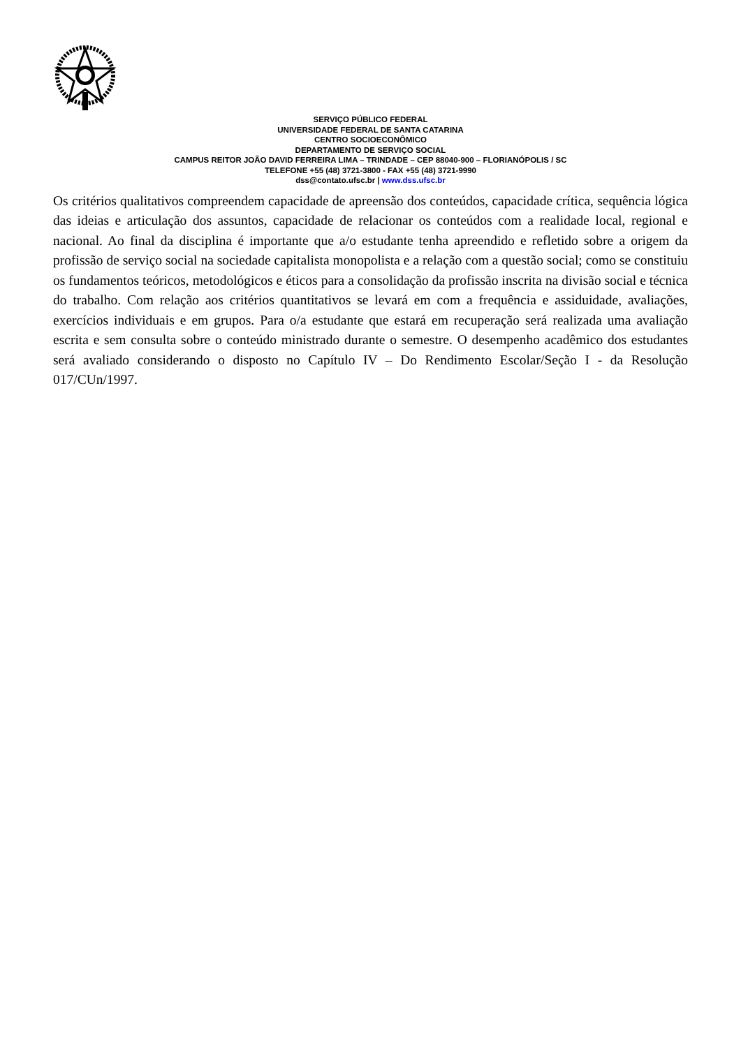SERVIÇO PÚBLICO FEDERAL
UNIVERSIDADE FEDERAL DE SANTA CATARINA
CENTRO SOCIOECONÔMICO
DEPARTAMENTO DE SERVIÇO SOCIAL
CAMPUS REITOR JOÃO DAVID FERREIRA LIMA – TRINDADE – CEP 88040-900 – FLORIANÓPOLIS / SC
TELEFONE +55 (48) 3721-3800 - FAX +55 (48) 3721-9990
dss@contato.ufsc.br | www.dss.ufsc.br
Os critérios qualitativos compreendem capacidade de apreensão dos conteúdos, capacidade crítica, sequência lógica das ideias e articulação dos assuntos, capacidade de relacionar os conteúdos com a realidade local, regional e nacional. Ao final da disciplina é importante que a/o estudante tenha apreendido e refletido sobre a origem da profissão de serviço social na sociedade capitalista monopolista e a relação com a questão social; como se constituiu os fundamentos teóricos, metodológicos e éticos para a consolidação da profissão inscrita na divisão social e técnica do trabalho. Com relação aos critérios quantitativos se levará em com a frequência e assiduidade, avaliações, exercícios individuais e em grupos. Para o/a estudante que estará em recuperação será realizada uma avaliação escrita e sem consulta sobre o conteúdo ministrado durante o semestre. O desempenho acadêmico dos estudantes será avaliado considerando o disposto no Capítulo IV – Do Rendimento Escolar/Seção I - da Resolução 017/CUn/1997.